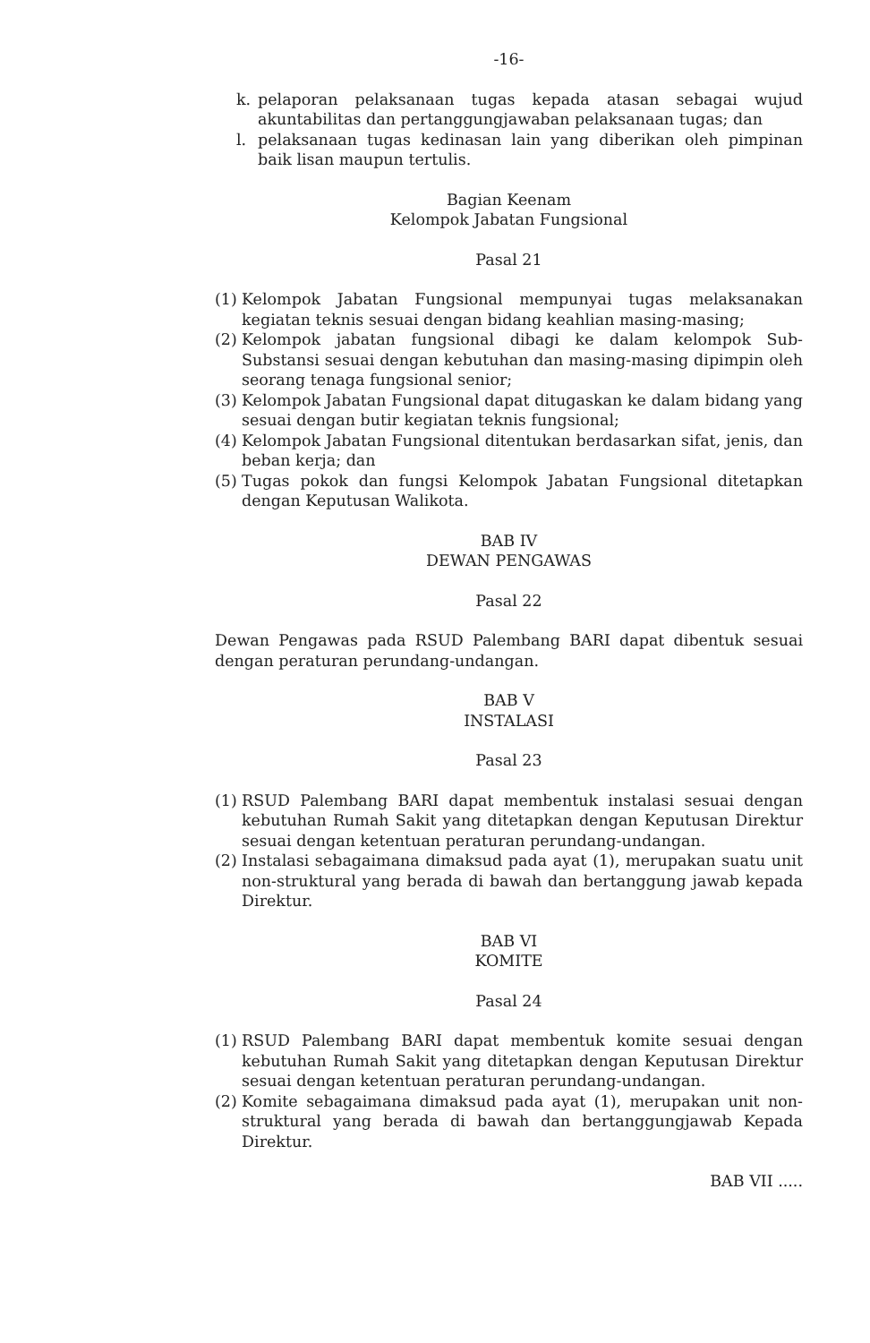-16-
k. pelaporan pelaksanaan tugas kepada atasan sebagai wujud akuntabilitas dan pertanggungjawaban pelaksanaan tugas; dan
l. pelaksanaan tugas kedinasan lain yang diberikan oleh pimpinan baik lisan maupun tertulis.
Bagian Keenam
Kelompok Jabatan Fungsional
Pasal 21
(1) Kelompok Jabatan Fungsional mempunyai tugas melaksanakan kegiatan teknis sesuai dengan bidang keahlian masing-masing;
(2) Kelompok jabatan fungsional dibagi ke dalam kelompok Sub-Substansi sesuai dengan kebutuhan dan masing-masing dipimpin oleh seorang tenaga fungsional senior;
(3) Kelompok Jabatan Fungsional dapat ditugaskan ke dalam bidang yang sesuai dengan butir kegiatan teknis fungsional;
(4) Kelompok Jabatan Fungsional ditentukan berdasarkan sifat, jenis, dan beban kerja; dan
(5) Tugas pokok dan fungsi Kelompok Jabatan Fungsional ditetapkan dengan Keputusan Walikota.
BAB IV
DEWAN PENGAWAS
Pasal 22
Dewan Pengawas pada RSUD Palembang BARI dapat dibentuk sesuai dengan peraturan perundang-undangan.
BAB V
INSTALASI
Pasal 23
(1) RSUD Palembang BARI dapat membentuk instalasi sesuai dengan kebutuhan Rumah Sakit yang ditetapkan dengan Keputusan Direktur sesuai dengan ketentuan peraturan perundang-undangan.
(2) Instalasi sebagaimana dimaksud pada ayat (1), merupakan suatu unit non-struktural yang berada di bawah dan bertanggung jawab kepada Direktur.
BAB VI
KOMITE
Pasal 24
(1) RSUD Palembang BARI dapat membentuk komite sesuai dengan kebutuhan Rumah Sakit yang ditetapkan dengan Keputusan Direktur sesuai dengan ketentuan peraturan perundang-undangan.
(2) Komite sebagaimana dimaksud pada ayat (1), merupakan unit non-struktural yang berada di bawah dan bertanggungjawab Kepada Direktur.
BAB VII .....